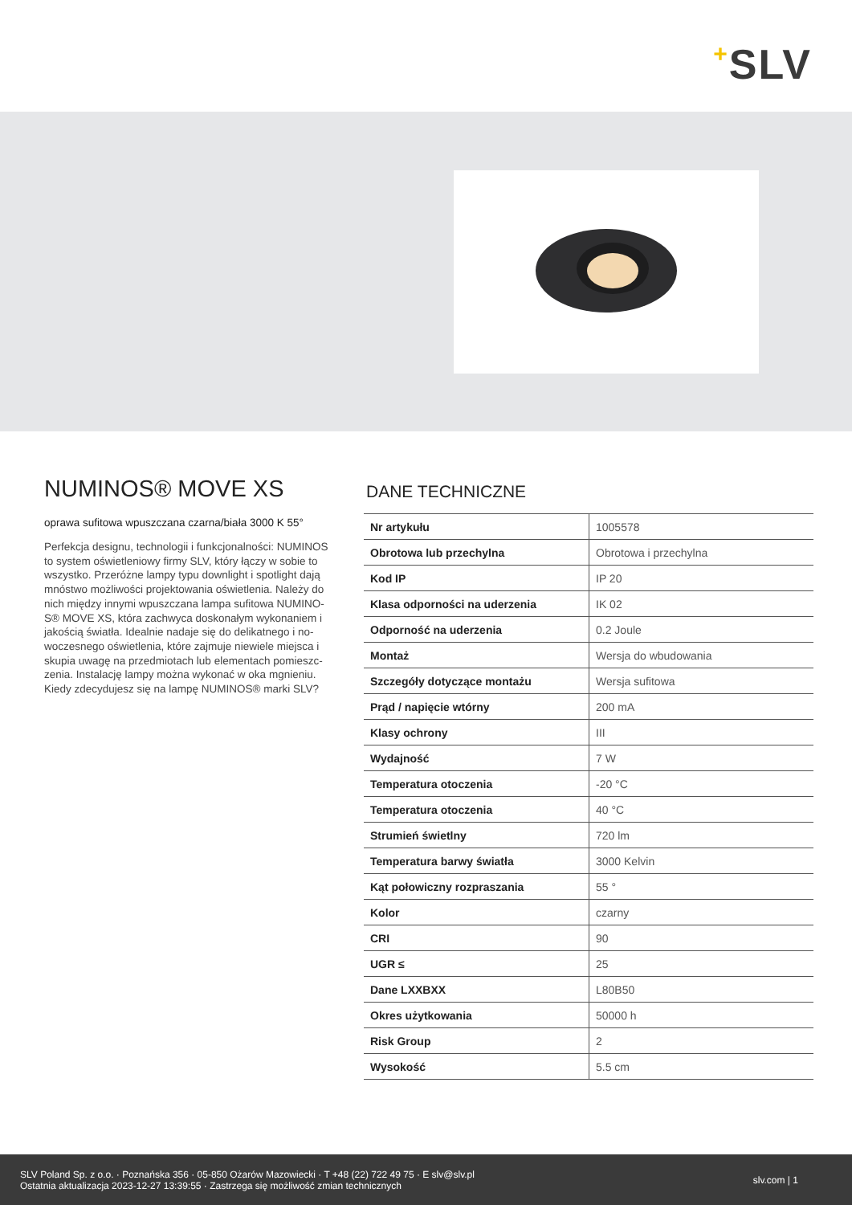+SLV
NUMINOS® MOVE XS
oprawa sufitowa wpuszczana czarna/biała 3000 K 55°
Perfekcja designu, technologii i funkcjonalności: NUMINOS to system oświetleniowy firmy SLV, który łączy w sobie to wszystko. Przeróżne lampy typu downlight i spotlight dają mnóstwo możliwości projektowania oświetlenia. Należy do nich między innymi wpuszczana lampa sufitowa NUMINO-S® MOVE XS, która zachwyca doskonałym wykonaniem i jakością światła. Idealnie nadaje się do delikatnego i no-woczesnego oświetlenia, które zajmuje niewiele miejsca i skupia uwagę na przedmiotach lub elementach pomieszc-zenia. Instalację lampy można wykonać w oka mgnieniu. Kiedy zdecydujesz się na lampę NUMINOS® marki SLV?
DANE TECHNICZNE
| Nr artykułu | 1005578 |
| Obrotowa lub przechylna | Obrotowa i przechylna |
| Kod IP | IP 20 |
| Klasa odporności na uderzenia | IK 02 |
| Odporność na uderzenia | 0.2 Joule |
| Montaż | Wersja do wbudowania |
| Szczegóły dotyczące montażu | Wersja sufitowa |
| Prąd / napięcie wtórny | 200 mA |
| Klasy ochrony | III |
| Wydajność | 7 W |
| Temperatura otoczenia | -20 °C |
| Temperatura otoczenia | 40 °C |
| Strumień świetlny | 720 lm |
| Temperatura barwy światła | 3000 Kelvin |
| Kąt połowiczny rozpraszania | 55 ° |
| Kolor | czarny |
| CRI | 90 |
| UGR ≤ | 25 |
| Dane LXXBXX | L80B50 |
| Okres użytkowania | 50000 h |
| Risk Group | 2 |
| Wysokość | 5.5 cm |
SLV Poland Sp. z o.o. · Poznańska 356 · 05-850 Ożarów Mazowiecki · T +48 (22) 722 49 75 · E slv@slv.pl
Ostatnia aktualizacja 2023-12-27 13:39:55 · Zastrzega się możliwość zmian technicznych
slv.com | 1